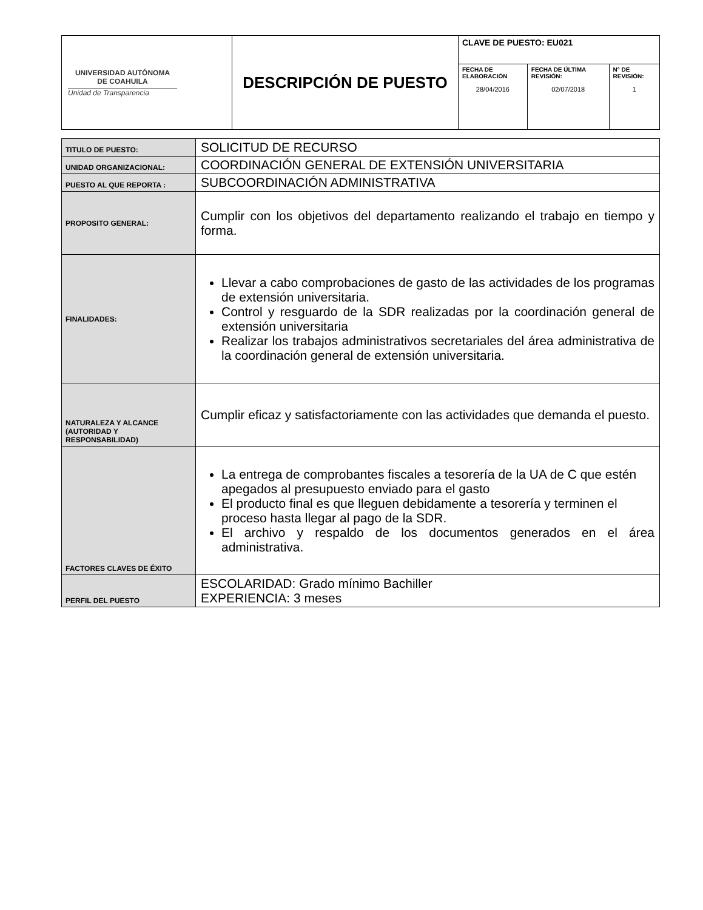| UNIVERSIDAD AUTÓNOMA DE COAHUILA Unidad de Transparencia | DESCRIPCIÓN DE PUESTO | CLAVE DE PUESTO: EU021 | | |
| | | FECHA DE ELABORACIÓN 28/04/2016 | FECHA DE ÚLTIMA REVISIÓN: 02/07/2018 | N° DE REVISIÓN: 1 |
| TITULO DE PUESTO: | SOLICITUD DE RECURSO |
| UNIDAD ORGANIZACIONAL: | COORDINACIÓN GENERAL DE EXTENSIÓN UNIVERSITARIA |
| PUESTO AL QUE REPORTA : | SUBCOORDINACIÓN ADMINISTRATIVA |
| PROPOSITO GENERAL: | Cumplir con los objetivos del departamento realizando el trabajo en tiempo y forma. |
| FINALIDADES: | Llevar a cabo comprobaciones de gasto de las actividades de los programas de extensión universitaria. Control y resguardo de la SDR realizadas por la coordinación general de extensión universitaria Realizar los trabajos administrativos secretariales del área administrativa de la coordinación general de extensión universitaria. |
| NATURALEZA Y ALCANCE (AUTORIDAD Y RESPONSABILIDAD) | Cumplir eficaz y satisfactoriamente con las actividades que demanda el puesto. |
| FACTORES CLAVES DE ÉXITO | La entrega de comprobantes fiscales a tesorería de la UA de C que estén apegados al presupuesto enviado para el gasto El producto final es que lleguen debidamente a tesorería y terminen el proceso hasta llegar al pago de la SDR. El archivo y respaldo de los documentos generados en el área administrativa. |
| PERFIL DEL PUESTO | ESCOLARIDAD: Grado mínimo Bachiller EXPERIENCIA: 3 meses |